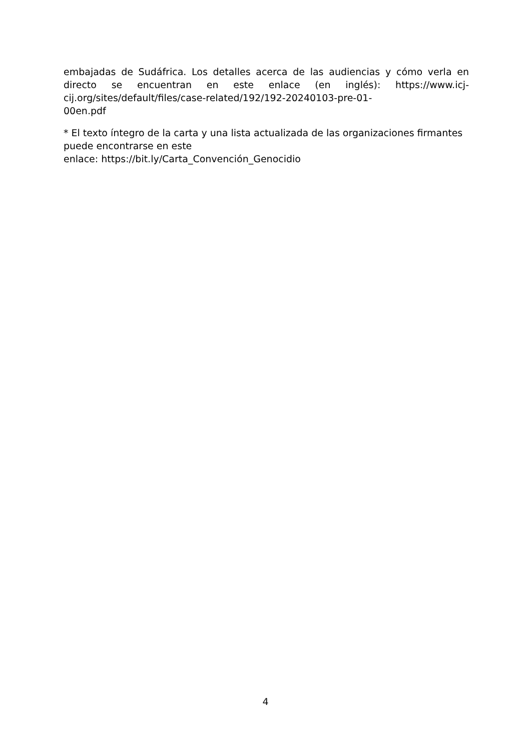embajadas de Sudáfrica. Los detalles acerca de las audiencias y cómo verla en directo se encuentran en este enlace (en inglés): https://www.icj-cij.org/sites/default/files/case-related/192/192-20240103-pre-01-
00en.pdf
* El texto íntegro de la carta y una lista actualizada de las organizaciones firmantes puede encontrarse en este
enlace: https://bit.ly/Carta_Convención_Genocidio
4